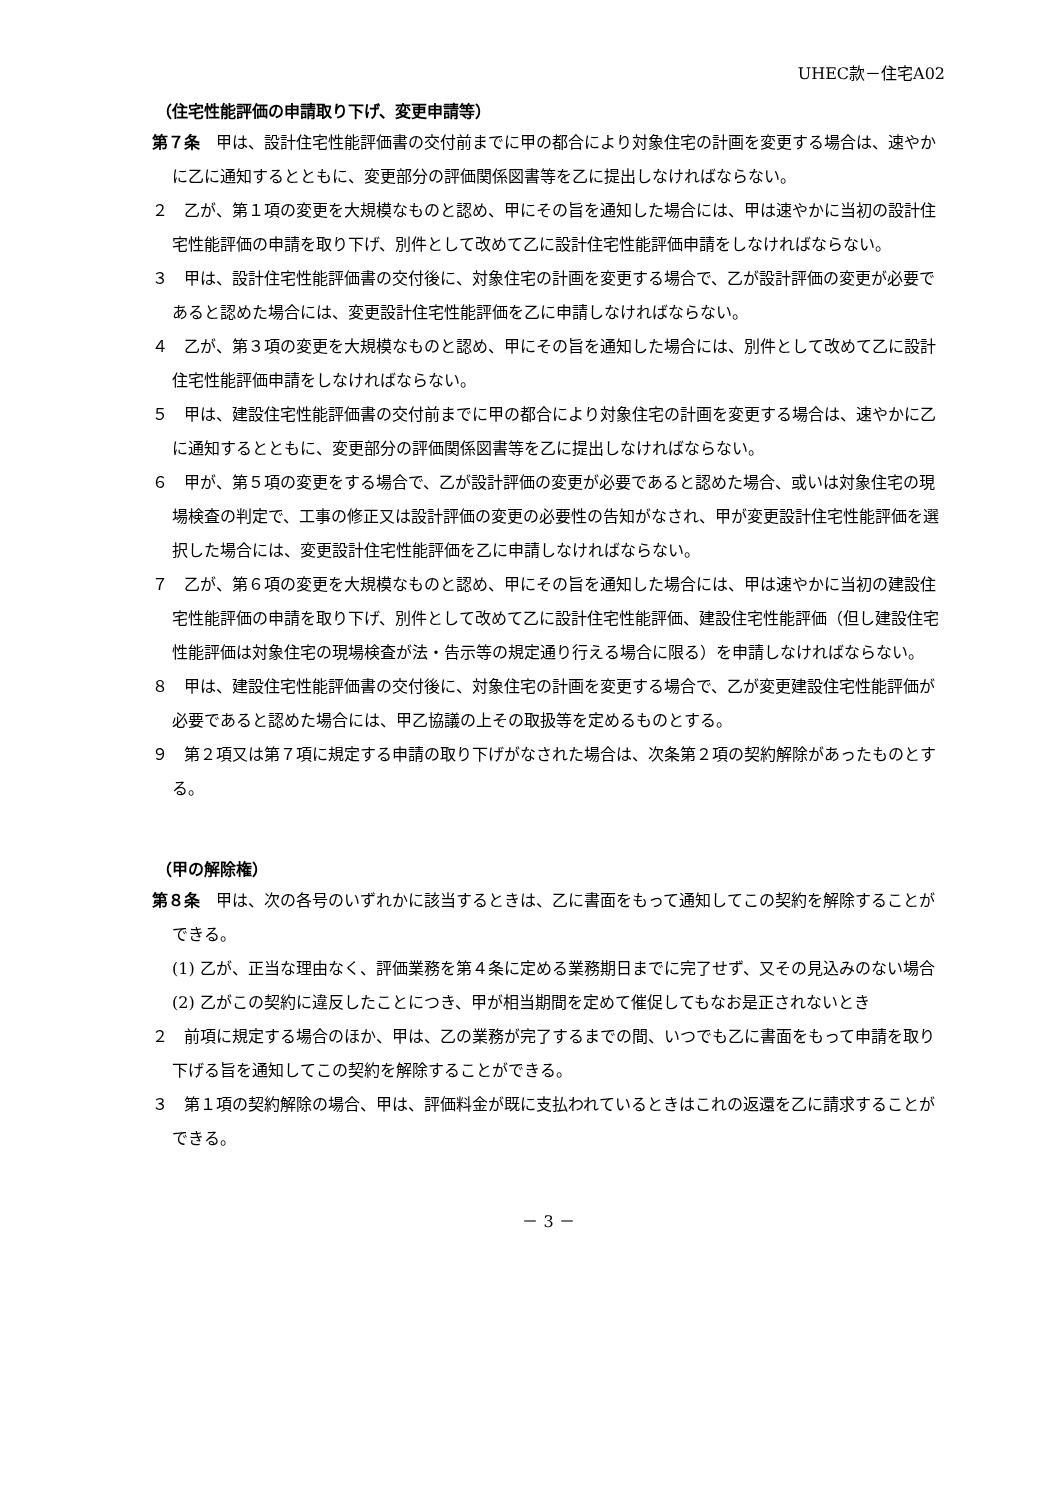UHEC款－住宅A02
（住宅性能評価の申請取り下げ、変更申請等）
第７条　甲は、設計住宅性能評価書の交付前までに甲の都合により対象住宅の計画を変更する場合は、速やかに乙に通知するとともに、変更部分の評価関係図書等を乙に提出しなければならない。
２　乙が、第１項の変更を大規模なものと認め、甲にその旨を通知した場合には、甲は速やかに当初の設計住宅性能評価の申請を取り下げ、別件として改めて乙に設計住宅性能評価申請をしなければならない。
３　甲は、設計住宅性能評価書の交付後に、対象住宅の計画を変更する場合で、乙が設計評価の変更が必要であると認めた場合には、変更設計住宅性能評価を乙に申請しなければならない。
４　乙が、第３項の変更を大規模なものと認め、甲にその旨を通知した場合には、別件として改めて乙に設計住宅性能評価申請をしなければならない。
５　甲は、建設住宅性能評価書の交付前までに甲の都合により対象住宅の計画を変更する場合は、速やかに乙に通知するとともに、変更部分の評価関係図書等を乙に提出しなければならない。
６　甲が、第５項の変更をする場合で、乙が設計評価の変更が必要であると認めた場合、或いは対象住宅の現場検査の判定で、工事の修正又は設計評価の変更の必要性の告知がなされ、甲が変更設計住宅性能評価を選択した場合には、変更設計住宅性能評価を乙に申請しなければならない。
７　乙が、第６項の変更を大規模なものと認め、甲にその旨を通知した場合には、甲は速やかに当初の建設住宅性能評価の申請を取り下げ、別件として改めて乙に設計住宅性能評価、建設住宅性能評価（但し建設住宅性能評価は対象住宅の現場検査が法・告示等の規定通り行える場合に限る）を申請しなければならない。
８　甲は、建設住宅性能評価書の交付後に、対象住宅の計画を変更する場合で、乙が変更建設住宅性能評価が必要であると認めた場合には、甲乙協議の上その取扱等を定めるものとする。
９　第２項又は第７項に規定する申請の取り下げがなされた場合は、次条第２項の契約解除があったものとする。
（甲の解除権）
第８条　甲は、次の各号のいずれかに該当するときは、乙に書面をもって通知してこの契約を解除することができる。
(1) 乙が、正当な理由なく、評価業務を第４条に定める業務期日までに完了せず、又その見込みのない場合
(2) 乙がこの契約に違反したことにつき、甲が相当期間を定めて催促してもなお是正されないとき
２　前項に規定する場合のほか、甲は、乙の業務が完了するまでの間、いつでも乙に書面をもって申請を取り下げる旨を通知してこの契約を解除することができる。
３　第１項の契約解除の場合、甲は、評価料金が既に支払われているときはこれの返還を乙に請求することができる。
－ 3 －